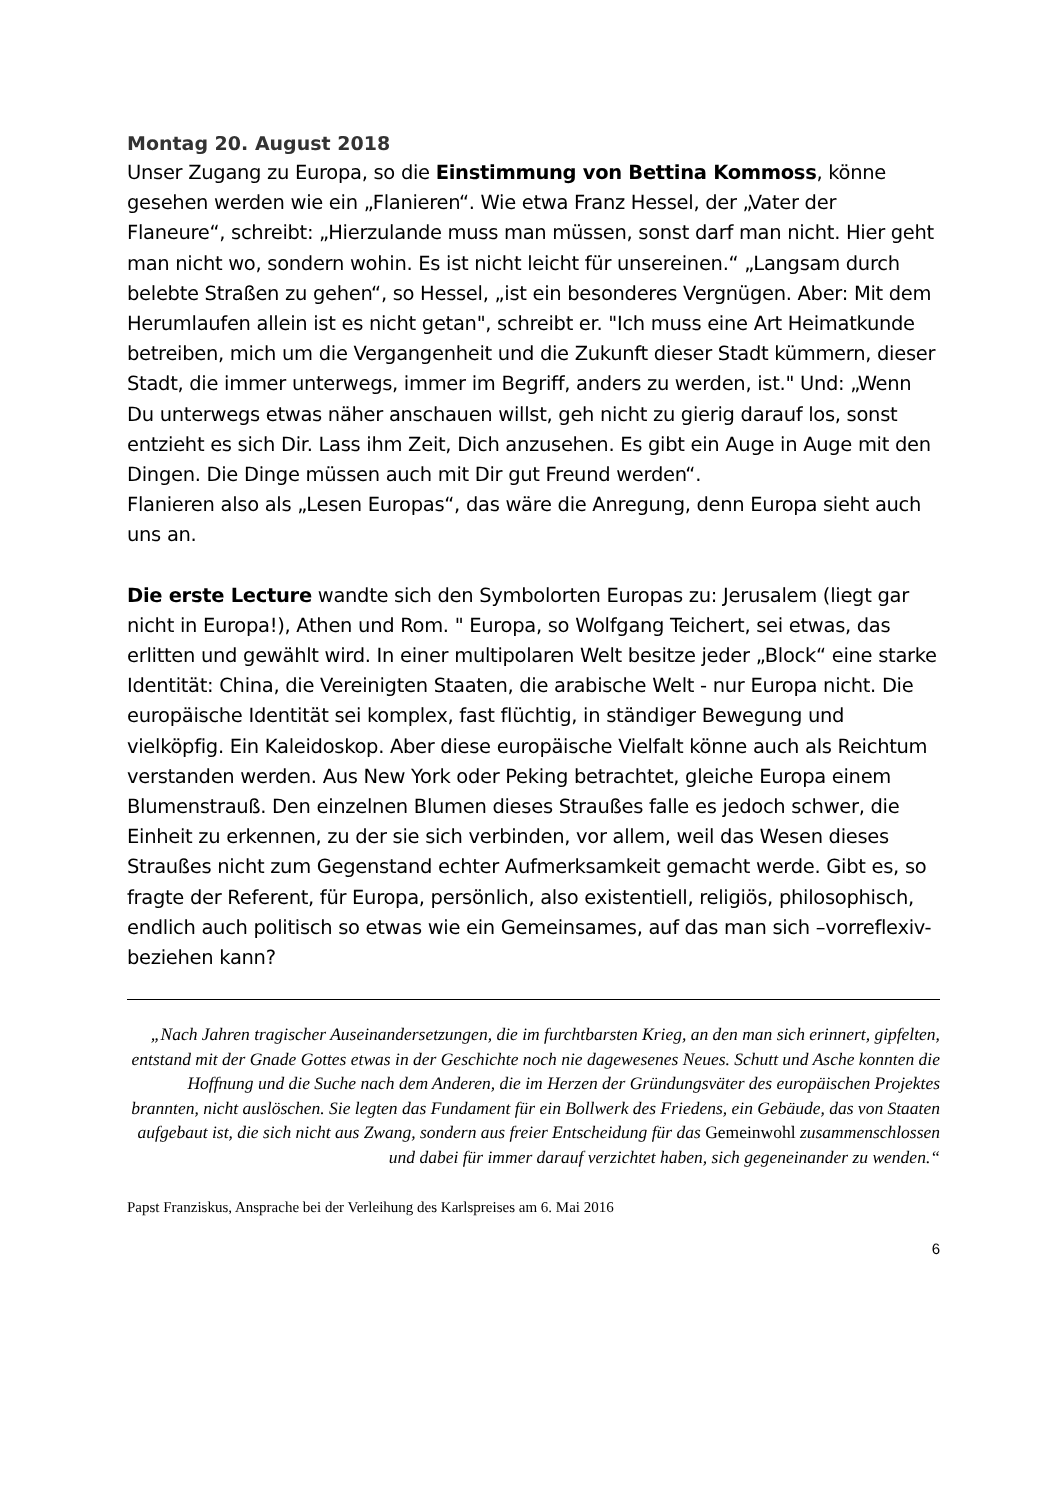Montag 20. August 2018
Unser Zugang zu Europa, so die Einstimmung von Bettina Kommoss, könne gesehen werden wie ein „Flanieren“. Wie etwa Franz Hessel, der „Vater der Flaneure“, schreibt: „Hierzulande muss man müssen, sonst darf man nicht. Hier geht man nicht wo, sondern wohin. Es ist nicht leicht für unsereinen.“ „Langsam durch belebte Straßen zu gehen“, so Hessel, „ist ein besonderes Vergnügen. Aber: Mit dem Herumlaufen allein ist es nicht getan", schreibt er. "Ich muss eine Art Heimatkunde betreiben, mich um die Vergangenheit und die Zukunft dieser Stadt kümmern, dieser Stadt, die immer unterwegs, immer im Begriff, anders zu werden, ist." Und: „Wenn Du unterwegs etwas näher anschauen willst, geh nicht zu gierig darauf los, sonst entzieht es sich Dir. Lass ihm Zeit, Dich anzusehen. Es gibt ein Auge in Auge mit den Dingen. Die Dinge müssen auch mit Dir gut Freund werden“.
Flanieren also als „Lesen Europas“, das wäre die Anregung, denn Europa sieht auch uns an.
Die erste Lecture wandte sich den Symbolorten Europas zu: Jerusalem (liegt gar nicht in Europa!), Athen und Rom. " Europa, so Wolfgang Teichert, sei etwas, das erlitten und gewählt wird. In einer multipolaren Welt besitze jeder „Block“ eine starke Identität: China, die Vereinigten Staaten, die arabische Welt - nur Europa nicht. Die europäische Identität sei komplex, fast flüchtig, in ständiger Bewegung und vielköpfig. Ein Kaleidoskop. Aber diese europäische Vielfalt könne auch als Reichtum verstanden werden. Aus New York oder Peking betrachtet, gleiche Europa einem Blumenstrauß. Den einzelnen Blumen dieses Straußes falle es jedoch schwer, die Einheit zu erkennen, zu der sie sich verbinden, vor allem, weil das Wesen dieses Straußes nicht zum Gegenstand echter Aufmerksamkeit gemacht werde. Gibt es, so fragte der Referent, für Europa, persönlich, also existentiell, religiös, philosophisch, endlich auch politisch so etwas wie ein Gemeinsames, auf das man sich –vorreflexiv- beziehen kann?
„Nach Jahren tragischer Auseinandersetzungen, die im furchtbarsten Krieg, an den man sich erinnert, gipfelten, entstand mit der Gnade Gottes etwas in der Geschichte noch nie dagewesenes Neues. Schutt und Asche konnten die Hoffnung und die Suche nach dem Anderen, die im Herzen der Gründungsväter des europäischen Projektes brannten, nicht auslöschen. Sie legten das Fundament für ein Bollwerk des Friedens, ein Gebäude, das von Staaten aufgebaut ist, die sich nicht aus Zwang, sondern aus freier Entscheidung für das Gemeinwohl zusammenschlossen und dabei für immer darauf verzichtet haben, sich gegeneinander zu wenden.“
Papst Franziskus, Ansprache bei der Verleihung des Karlspreises am 6. Mai 2016
6